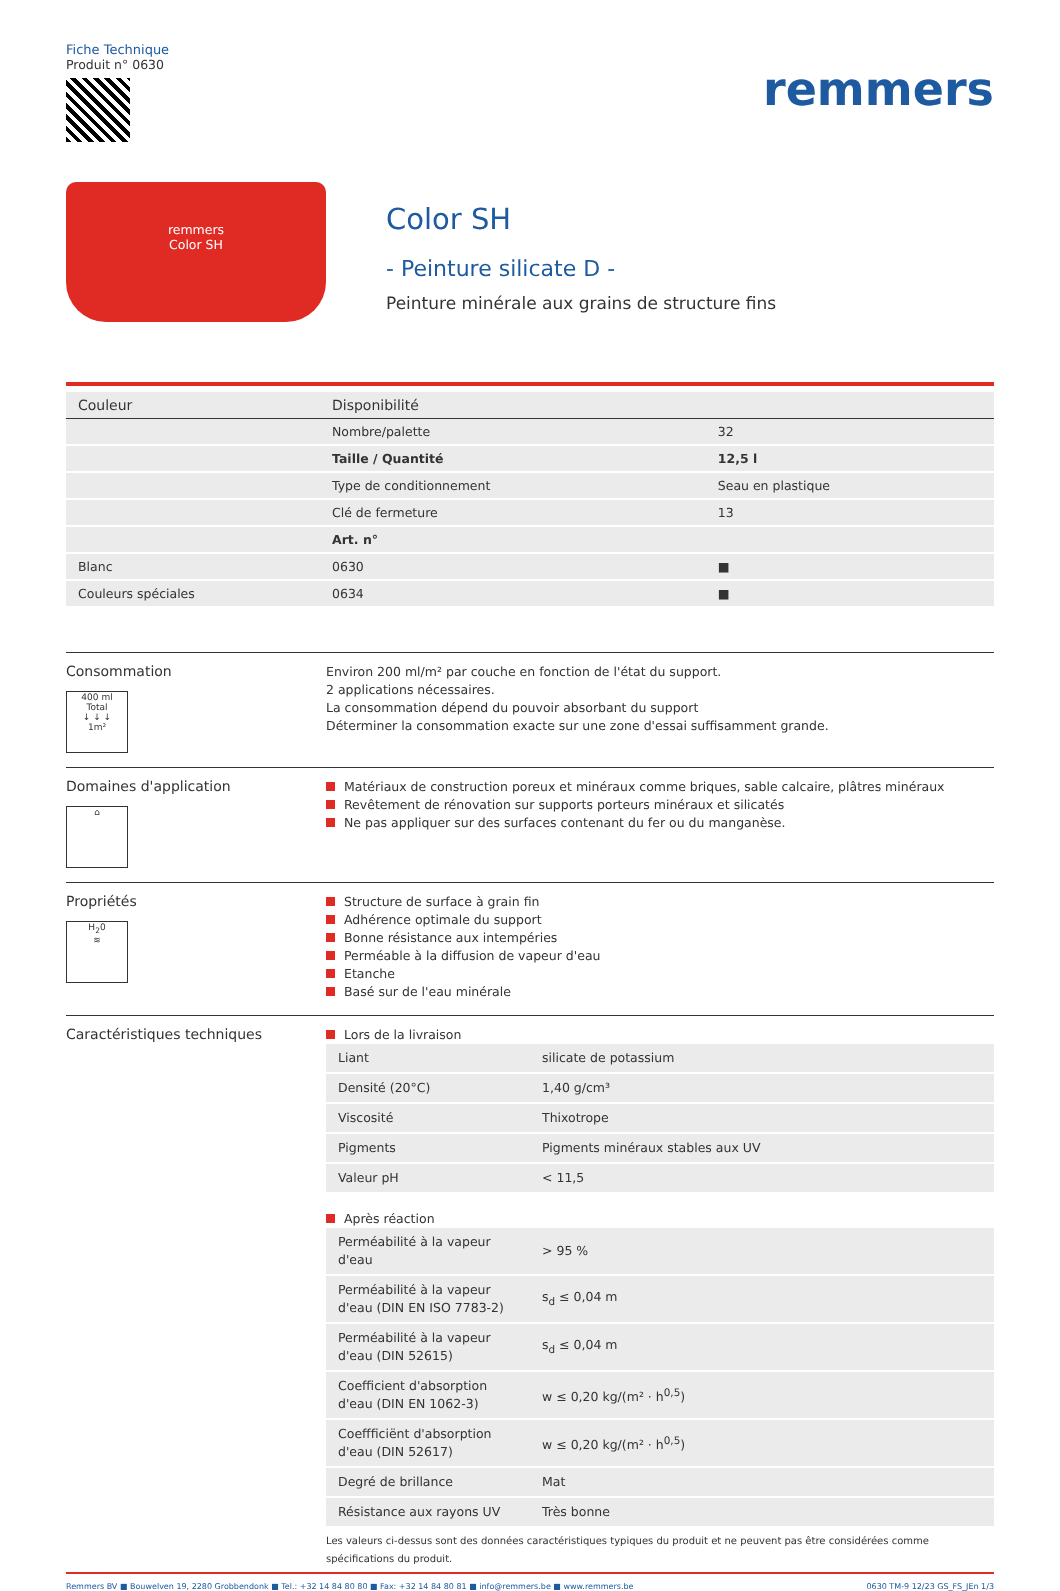Fiche Technique
Produit n° 0630
remmers
remmers
Color SH
Color SH
- Peinture silicate D -
Peinture minérale aux grains de structure fins
| Couleur | Disponibilité | |
| --- | --- | --- |
| | Nombre/palette | 32 |
| | Taille / Quantité | 12,5 l |
| | Type de conditionnement | Seau en plastique |
| | Clé de fermeture | 13 |
| | Art. n° | |
| Blanc | 0630 | ■ |
| Couleurs spéciales | 0634 | ■ |
Consommation
400 ml
Total
↓ ↓ ↓
1m²
Environ 200 ml/m² par couche en fonction de l'état du support.
2 applications nécessaires.
La consommation dépend du pouvoir absorbant du support
Déterminer la consommation exacte sur une zone d'essai suffisamment grande.
Domaines d'application
⌂
Matériaux de construction poreux et minéraux comme briques, sable calcaire, plâtres minéraux
Revêtement de rénovation sur supports porteurs minéraux et silicatés
Ne pas appliquer sur des surfaces contenant du fer ou du manganèse.
Propriétés
H<sub>2</sub>0
≋
Structure de surface à grain fin
Adhérence optimale du support
Bonne résistance aux intempéries
Perméable à la diffusion de vapeur d'eau
Etanche
Basé sur de l'eau minérale
Caractéristiques techniques
Lors de la livraison
| Liant | silicate de potassium |
| Densité (20°C) | 1,40 g/cm³ |
| Viscosité | Thixotrope |
| Pigments | Pigments minéraux stables aux UV |
| Valeur pH | < 11,5 |
Après réaction
| Perméabilité à la vapeur d'eau | > 95 % |
| Perméabilité à la vapeur d'eau (DIN EN ISO 7783-2) | s<sub>d</sub> ≤ 0,04 m |
| Perméabilité à la vapeur d'eau (DIN 52615) | s<sub>d</sub> ≤ 0,04 m |
| Coefficient d'absorption d'eau (DIN EN 1062-3) | w ≤ 0,20 kg/(m² · h<sup>0,5</sup>) |
| Coeffficiënt d'absorption d'eau (DIN 52617) | w ≤ 0,20 kg/(m² · h<sup>0,5</sup>) |
| Degré de brillance | Mat |
| Résistance aux rayons UV | Très bonne |
Les valeurs ci-dessus sont des données caractéristiques typiques du produit et ne peuvent pas être considérées comme spécifications du produit.
Remmers BV ■ Bouwelven 19, 2280 Grobbendonk ■ Tel.: +32 14 84 80 80 ■ Fax: +32 14 84 80 81 ■ info@remmers.be ■ www.remmers.be 0630 TM-9 12/23 GS_FS_JEn 1/3